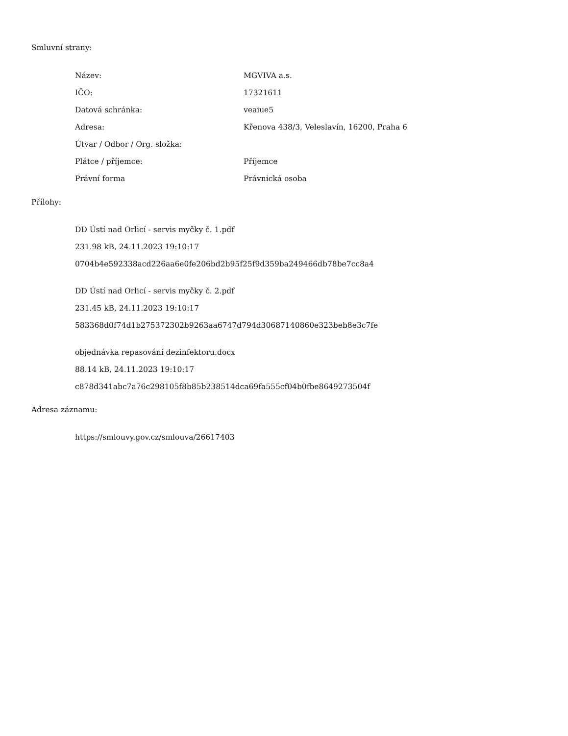Smluvní strany:
| Název: | MGVIVA a.s. |
| IČO: | 17321611 |
| Datová schránka: | veaiue5 |
| Adresa: | Křenova 438/3, Veleslavín, 16200, Praha 6 |
| Útvar / Odbor / Org. složka: | |
| Plátce / příjemce: | Příjemce |
| Právní forma | Právnická osoba |
Přílohy:
DD Ústí nad Orlicí - servis myčky č. 1.pdf
231.98 kB, 24.11.2023 19:10:17
0704b4e592338acd226aa6e0fe206bd2b95f25f9d359ba249466db78be7cc8a4
DD Ústí nad Orlicí - servis myčky č. 2.pdf
231.45 kB, 24.11.2023 19:10:17
583368d0f74d1b275372302b9263aa6747d794d30687140860e323beb8e3c7fe
objednávka repasování dezinfektoru.docx
88.14 kB, 24.11.2023 19:10:17
c878d341abc7a76c298105f8b85b238514dca69fa555cf04b0fbe8649273504f
Adresa záznamu:
https://smlouvy.gov.cz/smlouva/26617403